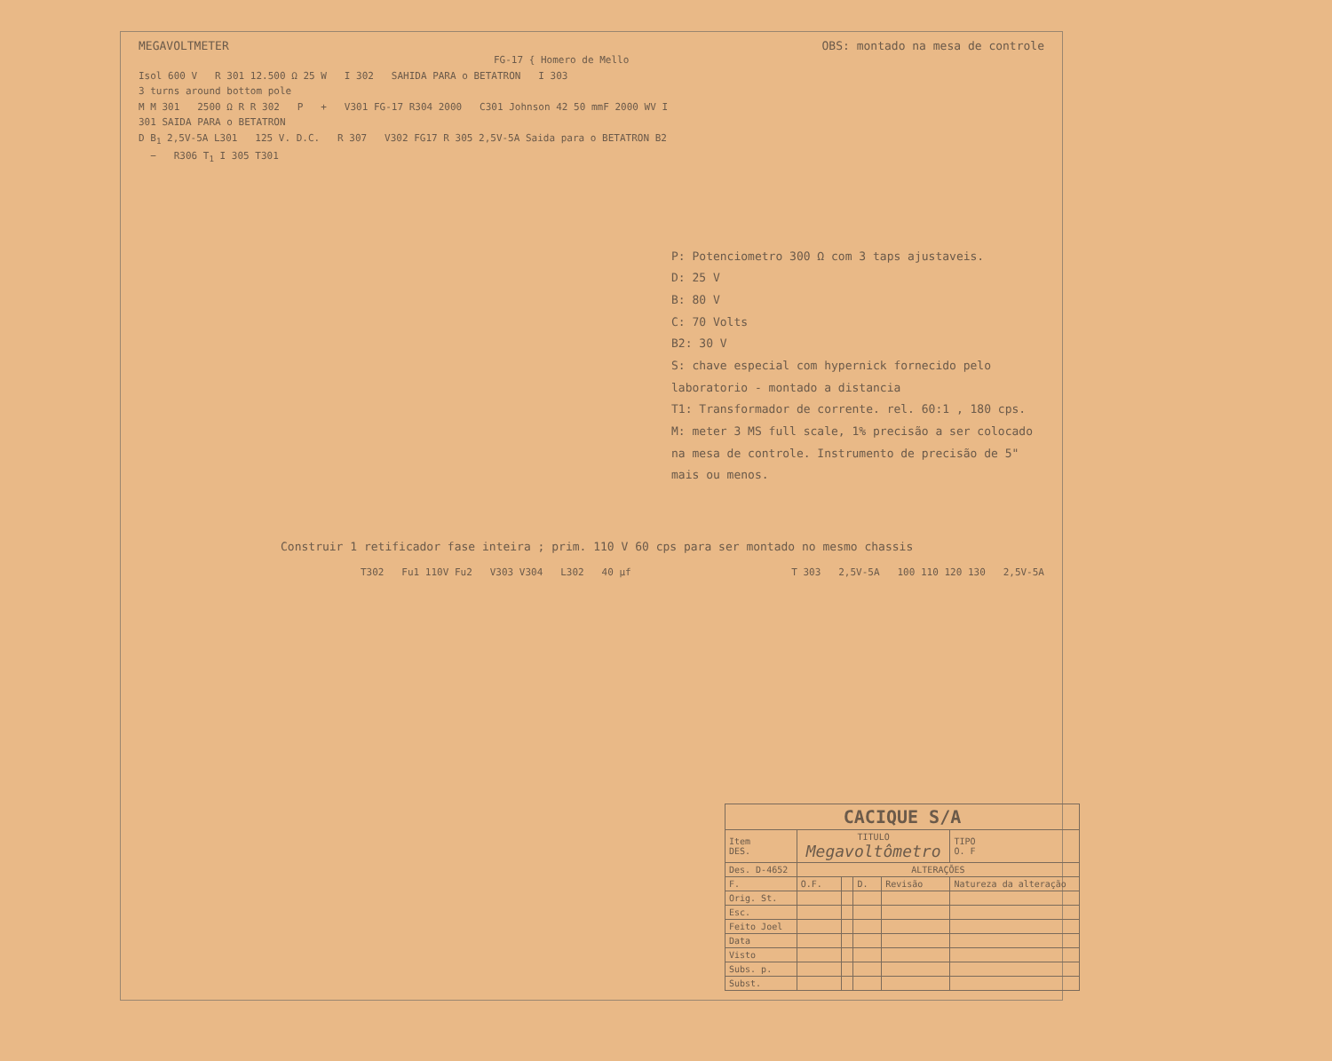MEGAVOLTMETER OBS: montado na mesa de controle
FG-17 { Homero de Mello
Isol 600 V R 301 12.500 Ω 25 W I 302 SAHIDA PARA o BETATRON I 303
3 turns around bottom pole
M M 301 2500 Ω R R 302 P + V301 FG-17 R304 2000 C301 Johnson 42 50 mmF 2000 WV I 301 SAIDA PARA o BETATRON
D B<sub>1</sub> 2,5V-5A L301 125 V. D.C. R 307 V302 FG17 R 305 2,5V-5A Saida para o BETATRON B2 − R306 T<sub>1</sub> I 305 T301
P: Potenciometro 300 Ω com 3 taps ajustaveis.
D: 25 V
B: 80 V
C: 70 Volts
B2: 30 V
S: chave especial com hypernick fornecido pelo laboratorio - montado a distancia
T1: Transformador de corrente. rel. 60:1 , 180 cps.
M: meter 3 MS full scale, 1% precisão a ser colocado na mesa de controle. Instrumento de precisão de 5" mais ou menos.
Construir 1 retificador fase inteira ; prim. 110 V 60 cps para ser montado no mesmo chassis
T302 Fu1 110V Fu2 V303 V304 L302 40 μf
T 303 2,5V-5A 100 110 120 130 2,5V-5A
| CACIQUE S/A | | | | | |
| --- | --- | --- | --- | --- | --- |
| Item DES. | TITULO Megavoltômetro | | | | TIPO O. F |
| Des. D-4652 | ALTERAÇÕES | | | | |
| F. | O.F. | | D. | Revisão | Natureza da alteração |
| Orig. St. | | | | | |
| Esc. | | | | | |
| Feito Joel | | | | | |
| Data | | | | | |
| Visto | | | | | |
| Subs. p. | | | | | |
| Subst. | | | | | |